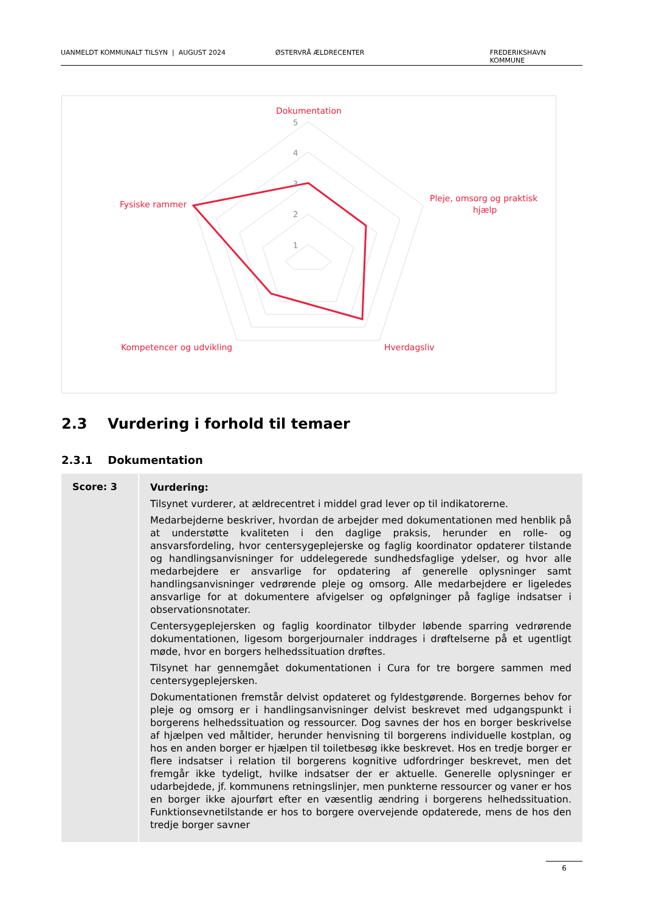UANMELDT KOMMUNALT TILSYN | AUGUST 2024 ØSTERVRÅ ÆLDRECENTER FREDERIKSHAVN KOMMUNE
5
4
3
2
1
Dokumentation
Pleje, omsorg og praktisk
hjælp
Fysiske rammer
Kompetencer og udvikling
Hverdagsliv
2.3 Vurdering i forhold til temaer
2.3.1 Dokumentation
| Score: 3 | Vurdering: Tilsynet vurderer, at ældrecentret i middel grad lever op til indikatorerne. Medarbejderne beskriver, hvordan de arbejder med dokumentationen med henblik på at understøtte kvaliteten i den daglige praksis, herunder en rolle- og ansvarsfordeling, hvor centersygeplejerske og faglig koordinator opdaterer tilstande og handlingsanvisninger for uddelegerede sundhedsfaglige ydelser, og hvor alle medarbejdere er ansvarlige for opdatering af generelle oplysninger samt handlingsanvisninger vedrørende pleje og omsorg. Alle medarbejdere er ligeledes ansvarlige for at dokumentere afvigelser og opfølgninger på faglige indsatser i observationsnotater. Centersygeplejersken og faglig koordinator tilbyder løbende sparring vedrørende dokumentationen, ligesom borgerjournaler inddrages i drøftelserne på et ugentligt møde, hvor en borgers helhedssituation drøftes. Tilsynet har gennemgået dokumentationen i Cura for tre borgere sammen med centersygeplejersken. Dokumentationen fremstår delvist opdateret og fyldestgørende. Borgernes behov for pleje og omsorg er i handlingsanvisninger delvist beskrevet med udgangspunkt i borgerens helhedssituation og ressourcer. Dog savnes der hos en borger beskrivelse af hjælpen ved måltider, herunder henvisning til borgerens individuelle kostplan, og hos en anden borger er hjælpen til toiletbesøg ikke beskrevet. Hos en tredje borger er flere indsatser i relation til borgerens kognitive udfordringer beskrevet, men det fremgår ikke tydeligt, hvilke indsatser der er aktuelle. Generelle oplysninger er udarbejdede, jf. kommunens retningslinjer, men punkterne ressourcer og vaner er hos en borger ikke ajourført efter en væsentlig ændring i borgerens helhedssituation. Funktionsevnetilstande er hos to borgere overvejende opdaterede, mens de hos den tredje borger savner |
6